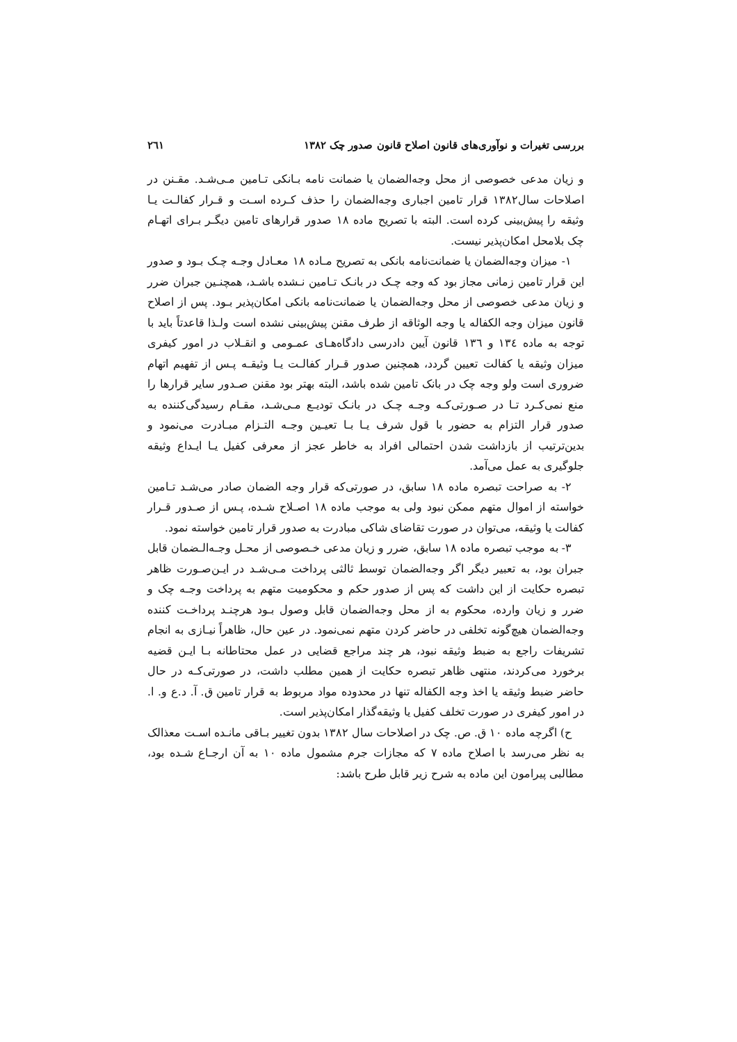بررسی تغیرات و نوآوری‌های قانون اصلاح قانون صدور چک ۱۳۸۲ ۲٦۱
و زیان مدعی خصوصی از محل وجه‌الضمان یا ضمانت نامه بـانکی تـامین مـی‌شـد. مقـنن در اصلاحات سال۱۳۸۲ قرار تامین اجباری وجه‌الضمان را حذف کـرده اسـت و قـرار کفالـت یـا وثیقه را پیش‌بینی کرده است. البته با تصریح ماده ۱۸ صدور قرارهای تامین دیگـر بـرای اتهـام چک بلامحل امکان‌پذیر نیست.
۱- میزان وجه‌الضمان یا ضمانت‌نامه بانکی به تصریح مـاده ۱۸ معـادل وجـه چـک بـود و صدور این قرار تامین زمانی مجاز بود که وجه چـک در بانـک تـامین نـشده باشـد، همچنـین جبران ضرر و زیان مدعی خصوصی از محل وجه‌الضمان یا ضمانت‌نامه بانکی امکان‌پذیر بـود. پس از اصلاح قانون میزان وجه الکفاله یا وجه الوثاقه از طرف مقنن پیش‌بینی نشده است ولـذا قاعدتاً باید با توجه به ماده ۱۳٤ و ۱۳٦ قانون آیین دادرسی دادگاه‌هـای عمـومی و انقـلاب در امور کیفری میزان وثیقه یا کفالت تعیین گردد، همچنین صدور قـرار کفالـت یـا وثیقـه پـس از تفهیم اتهام ضروری است ولو وجه چک در بانک تامین شده باشد، البته بهتر بود مقنن صـدور سایر قرارها را منع نمی‌کـرد تـا در صـورتی‌کـه وجـه چـک در بانـک تودیـع مـی‌شـد، مقـام رسیدگی‌کننده به صدور قرار التزام به حضور با قول شرف یـا بـا تعیـین وجـه التـزام مبـادرت می‌نمود و بدین‌ترتیب از بازداشت شدن احتمالی افراد به خاطر عجز از معرفی کفیل یـا ایـداع وثیقه جلوگیری به عمل می‌آمد.
۲- به صراحت تبصره ماده ۱۸ سابق، در صورتی‌که قرار وجه الضمان صادر می‌شـد تـامین خواسته از اموال متهم ممکن نبود ولی به موجب ماده ۱۸ اصـلاح شـده، پـس از صـدور قـرار کفالت یا وثیقه، می‌توان در صورت تقاضای شاکی مبادرت به صدور قرار تامین خواسته نمود.
۳- به موجب تبصره ماده ۱۸ سابق، ضرر و زیان مدعی خـصوصی از محـل وجـه‌الـضمان قابل جبران بود، به تعبیر دیگر اگر وجه‌الضمان توسط ثالثی پرداخت مـی‌شـد در ایـن‌صـورت ظاهر تبصره حکایت از این داشت که پس از صدور حکم و محکومیت متهم به پرداخت وجـه چک و ضرر و زیان وارده، محکوم به از محل وجه‌الضمان قابل وصول بـود هرچنـد پرداخـت کننده وجه‌الضمان هیچ‌گونه تخلفی در حاضر کردن متهم نمی‌نمود. در عین حال، ظاهراً نیـازی به انجام تشریفات راجع به ضبط وثیقه نبود، هر چند مراجع قضایی در عمل محتاطانه بـا ایـن قضیه برخورد می‌کردند، منتهی ظاهر تبصره حکایت از همین مطلب داشت، در صورتی‌کـه در حال حاضر ضبط وثیقه یا اخذ وجه الکفاله تنها در محدوده مواد مربوط به قرار تامین ق. آ. د.ع و. ا. در امور کیفری در صورت تخلف کفیل یا وثیقه‌گذار امکان‌پذیر است.
ح) اگرچه ماده ۱۰ ق. ص. چک در اصلاحات سال ۱۳۸۲ بدون تغییر بـاقی مانـده اسـت معذالک به نظر می‌رسد با اصلاح ماده ۷ که مجازات جرم مشمول ماده ۱۰ به آن ارجـاع شـده بود، مطالبی پیرامون این ماده به شرح زیر قابل طرح باشد: